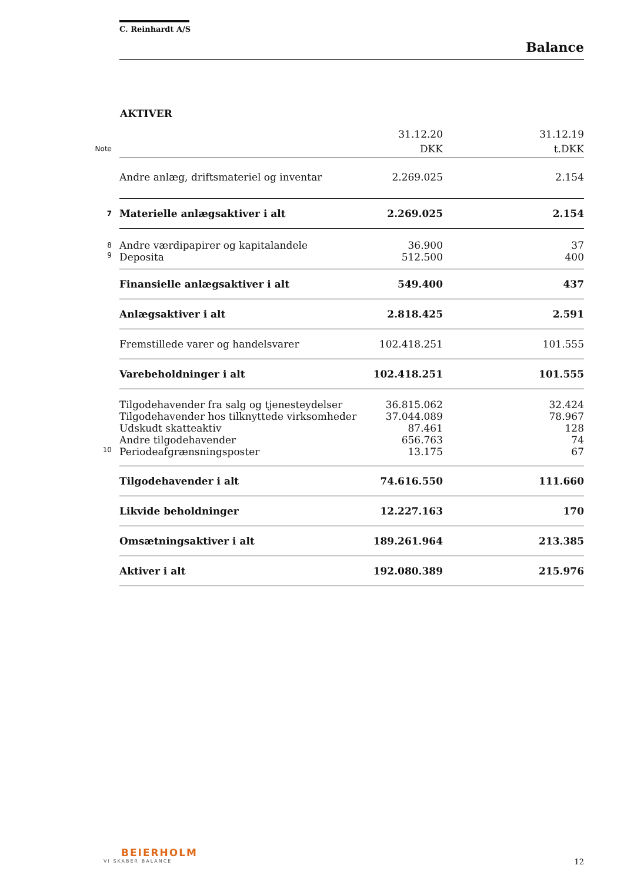C. Reinhardt A/S
Balance
AKTIVER
| | | 31.12.20 | | 31.12.19 |
| --- | --- | --- | --- | --- |
| Note | | DKK | | t.DKK |
| | Andre anlæg, driftsmateriel og inventar | 2.269.025 | | 2.154 |
| 7 | Materielle anlægsaktiver i alt | 2.269.025 | | 2.154 |
| 8 | Andre værdipapirer og kapitalandele | 36.900 | | 37 |
| 9 | Deposita | 512.500 | | 400 |
| | Finansielle anlægsaktiver i alt | 549.400 | | 437 |
| | Anlægsaktiver i alt | 2.818.425 | | 2.591 |
| | Fremstillede varer og handelsvarer | 102.418.251 | | 101.555 |
| | Varebeholdninger i alt | 102.418.251 | | 101.555 |
| | Tilgodehavender fra salg og tjenesteydelser | 36.815.062 | | 32.424 |
| | Tilgodehavender hos tilknyttede virksomheder | 37.044.089 | | 78.967 |
| | Udskudt skatteaktiv | 87.461 | | 128 |
| | Andre tilgodehavender | 656.763 | | 74 |
| 10 | Periodeafgrænsningsposter | 13.175 | | 67 |
| | Tilgodehavender i alt | 74.616.550 | | 111.660 |
| | Likvide beholdninger | 12.227.163 | | 170 |
| | Omsætningsaktiver i alt | 189.261.964 | | 213.385 |
| | Aktiver i alt | 192.080.389 | | 215.976 |
BEIERHOLM
VI SKABER BALANCE
12